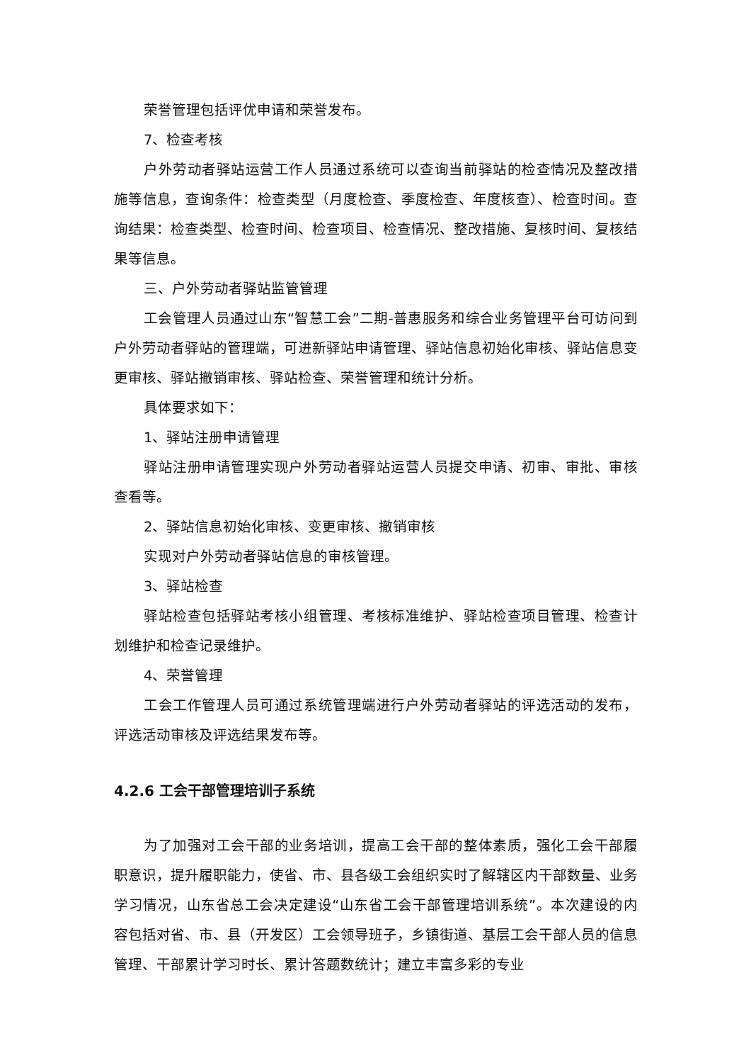荣誉管理包括评优申请和荣誉发布。
7、检查考核
户外劳动者驿站运营工作人员通过系统可以查询当前驿站的检查情况及整改措施等信息，查询条件：检查类型（月度检查、季度检查、年度核查）、检查时间。查询结果：检查类型、检查时间、检查项目、检查情况、整改措施、复核时间、复核结果等信息。
三、户外劳动者驿站监管管理
工会管理人员通过山东“智慧工会”二期-普惠服务和综合业务管理平台可访问到户外劳动者驿站的管理端，可进新驿站申请管理、驿站信息初始化审核、驿站信息变更审核、驿站撤销审核、驿站检查、荣誉管理和统计分析。
具体要求如下：
1、驿站注册申请管理
驿站注册申请管理实现户外劳动者驿站运营人员提交申请、初审、审批、审核查看等。
2、驿站信息初始化审核、变更审核、撤销审核
实现对户外劳动者驿站信息的审核管理。
3、驿站检查
驿站检查包括驿站考核小组管理、考核标准维护、驿站检查项目管理、检查计划维护和检查记录维护。
4、荣誉管理
工会工作管理人员可通过系统管理端进行户外劳动者驿站的评选活动的发布，评选活动审核及评选结果发布等。
4.2.6 工会干部管理培训子系统
为了加强对工会干部的业务培训，提高工会干部的整体素质，强化工会干部履职意识，提升履职能力，使省、市、县各级工会组织实时了解辖区内干部数量、业务学习情况，山东省总工会决定建设“山东省工会干部管理培训系统”。本次建设的内容包括对省、市、县（开发区）工会领导班子，乡镇街道、基层工会干部人员的信息管理、干部累计学习时长、累计答题数统计；建立丰富多彩的专业